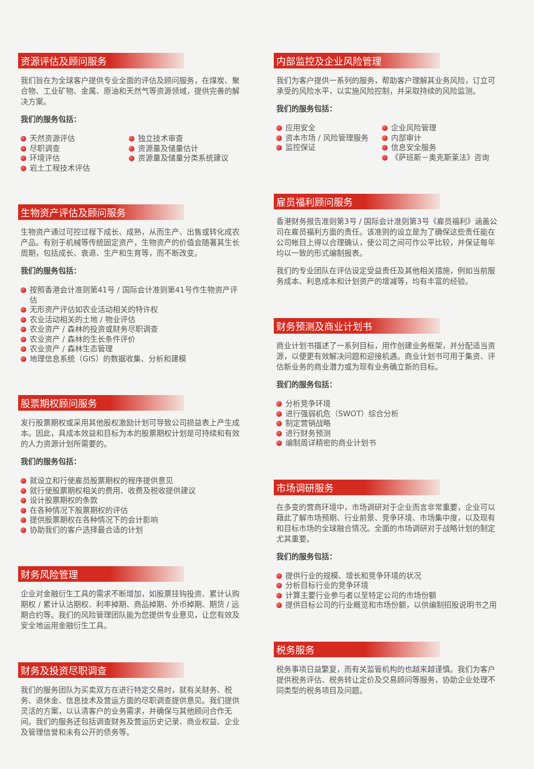资源评估及顾问服务
我们旨在为全球客户提供专业全面的评估及顾问服务，在煤炭、聚合物、工业矿物、金属、原油和天然气等资源领域，提供完善的解决方案。
我们的服务包括：
天然资源评估
尽职调查
环境评估
岩土工程技术评估
独立技术审查
资源量及储量估计
资源量及储量分类系统建议
生物资产评估及顾问服务
生物资产通过可控过程下成长、成熟，从而生产、出售或转化成农产品。有别于机械等传统固定资产，生物资产的价值会随著其生长周期，包括成长、衰退、生产和生育等，而不断改变。
我们的服务包括：
按照香港会计准则第41号 / 国际会计准则第41号作生物资产评估
无形资产评估如农业活动相关的特许权
农业活动相关的土地 / 物业评估
农业资产 / 森林的投资或财务尽职调查
农业资产 / 森林的生长条件评价
农业资产 / 森林生态管理
地理信息系统（GIS）的数据收集、分析和建模
股票期权顾问服务
发行股票期权或采用其他股权激励计划可导致公司损益表上产生成本。因此，具成本效益和目标为本的股票期权计划是可持续和有效的人力资源计划所需要的。
我们的服务包括：
就设立和行使雇员股票期权的程序提供意见
就行使股票期权相关的费用、收费及税收提供建议
设计股票期权的条款
在各种情况下股票期权的评估
提供股票期权在各种情况下的会计影响
协助我们的客户选择最合适的计划
财务风险管理
企业对金融衍生工具的需求不断增加，如股票挂钩投资、累计认购期权 / 累计认沽期权、利率掉期、商品掉期、外币掉期、期货 / 远期合约等。我们的风险管理团队能为您提供专业意见，让您有效及安全地运用金融衍生工具。
财务及投资尽职调查
我们的服务团队为买卖双方在进行特定交易时，就有关财务、税务、退休金、信息技术及营运方面的尽职调查提供意见。我们提供灵活的方案，以认清客户的业务需求，并确保与其他顾问合作无间。我们的服务还包括调查财务及营运历史记录、商业权益、企业及管理信誉和未有公开的债务等。
内部监控及企业风险管理
我们为客户提供一系列的服务，帮助客户理解其业务风险，订立可承受的风险水平，以实施风险控制，并采取持续的风险监测。
我们的服务包括：
应用安全
资本市场 / 风险管理服务
监控保证
企业风险管理
内部审计
信息安全服务
《萨班斯－奥克斯莱法》咨询
雇员福利顾问服务
香港财务报告准则第3号 / 国际会计准则第3号《雇员福利》涵盖公司在雇员福利方面的责任。该准则的设立是为了确保这些责任能在公司帐目上得以合理确认，使公司之间可作公平比较，并保证每年均以一致的形式编制报表。
我们的专业团队在评估设定受益责任及其他相关措施，例如当前服务成本、利息成本和计划资产的增减等，均有丰富的经验。
财务预测及商业计划书
商业计划书描述了一系列目标，用作创建业务框架，并分配适当资源，以便更有效解决问题和迎接机遇。商业计划书可用于集资、评估新业务的商业潜力或为现有业务确立新的目标。
我们的服务包括：
分析竞争环境
进行强弱机危（SWOT）综合分析
制定营销战略
进行财务预测
编制周详精密的商业计划书
市场调研服务
在多变的营商环境中，市场调研对于企业而言非常重要，企业可以藉此了解市场预期、行业前景、竞争环境、市场集中度，以及现有和目标市场的全球融合情况。全面的市场调研对于战略计划的制定尤其重要。
我们的服务包括：
提供行业的规模、增长和竞争环境的状况
分析目标行业的竞争环境
计算主要行业参与者以至特定公司的市场份额
提供目标公司的行业概览和市场份额，以供编制招股说明书之用
税务服务
税务事项日益繁复，而有关监管机构的也越来越谨慎。我们为客户提供税务评估、税务转让定价及交易顾问等服务，协助企业处理不同类型的税务项目及问题。